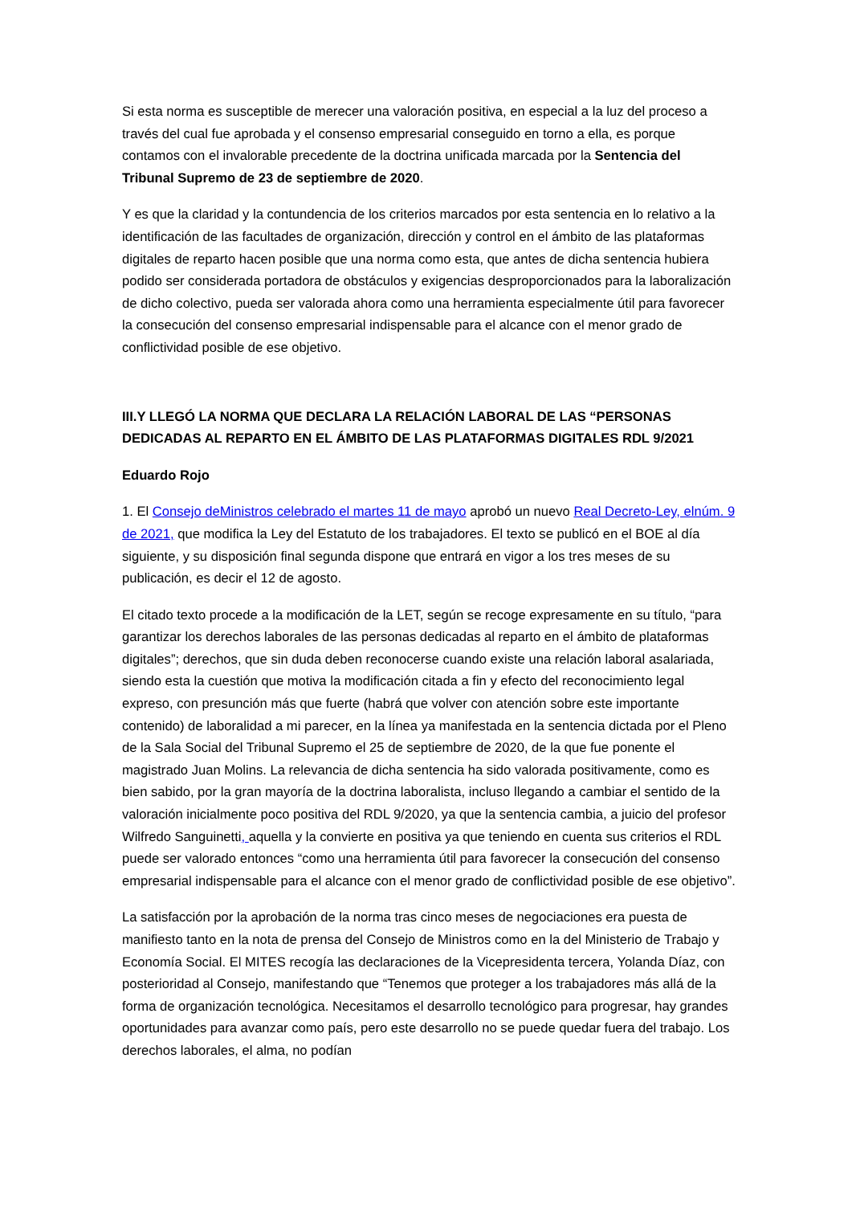Si esta norma es susceptible de merecer una valoración positiva, en especial a la luz del proceso a través del cual fue aprobada y el consenso empresarial conseguido en torno a ella, es porque contamos con el invalorable precedente de la doctrina unificada marcada por la Sentencia del Tribunal Supremo de 23 de septiembre de 2020.
Y es que la claridad y la contundencia de los criterios marcados por esta sentencia en lo relativo a la identificación de las facultades de organización, dirección y control en el ámbito de las plataformas digitales de reparto hacen posible que una norma como esta, que antes de dicha sentencia hubiera podido ser considerada portadora de obstáculos y exigencias desproporcionados para la laboralización de dicho colectivo, pueda ser valorada ahora como una herramienta especialmente útil para favorecer la consecución del consenso empresarial indispensable para el alcance con el menor grado de conflictividad posible de ese objetivo.
III.Y LLEGÓ LA NORMA QUE DECLARA LA RELACIÓN LABORAL DE LAS “PERSONAS DEDICADAS AL REPARTO EN EL ÁMBITO DE LAS PLATAFORMAS DIGITALES RDL 9/2021
Eduardo Rojo
1. El Consejo deMinistros celebrado el martes 11 de mayo aprobó un nuevo Real Decreto-Ley, elnúm. 9 de 2021, que modifica la Ley del Estatuto de los trabajadores. El texto se publicó en el BOE al día siguiente, y su disposición final segunda dispone que entrará en vigor a los tres meses de su publicación, es decir el 12 de agosto.
El citado texto procede a la modificación de la LET, según se recoge expresamente en su título, “para garantizar los derechos laborales de las personas dedicadas al reparto en el ámbito de plataformas digitales”; derechos, que sin duda deben reconocerse cuando existe una relación laboral asalariada, siendo esta la cuestión que motiva la modificación citada a fin y efecto del reconocimiento legal expreso, con presunción más que fuerte (habrá que volver con atención sobre este importante contenido) de laboralidad a mi parecer, en la línea ya manifestada en la sentencia dictada por el Pleno de la Sala Social del Tribunal Supremo el 25 de septiembre de 2020, de la que fue ponente el magistrado Juan Molins. La relevancia de dicha sentencia ha sido valorada positivamente, como es bien sabido, por la gran mayoría de la doctrina laboralista, incluso llegando a cambiar el sentido de la valoración inicialmente poco positiva del RDL 9/2020, ya que la sentencia cambia, a juicio del profesor Wilfredo Sanguinetti, aquella y la convierte en positiva ya que teniendo en cuenta sus criterios el RDL puede ser valorado entonces “como una herramienta útil para favorecer la consecución del consenso empresarial indispensable para el alcance con el menor grado de conflictividad posible de ese objetivo”.
La satisfacción por la aprobación de la norma tras cinco meses de negociaciones era puesta de manifiesto tanto en la nota de prensa del Consejo de Ministros como en la del Ministerio de Trabajo y Economía Social. El MITES recogía las declaraciones de la Vicepresidenta tercera, Yolanda Díaz, con posterioridad al Consejo, manifestando que “Tenemos que proteger a los trabajadores más allá de la forma de organización tecnológica. Necesitamos el desarrollo tecnológico para progresar, hay grandes oportunidades para avanzar como país, pero este desarrollo no se puede quedar fuera del trabajo. Los derechos laborales, el alma, no podían